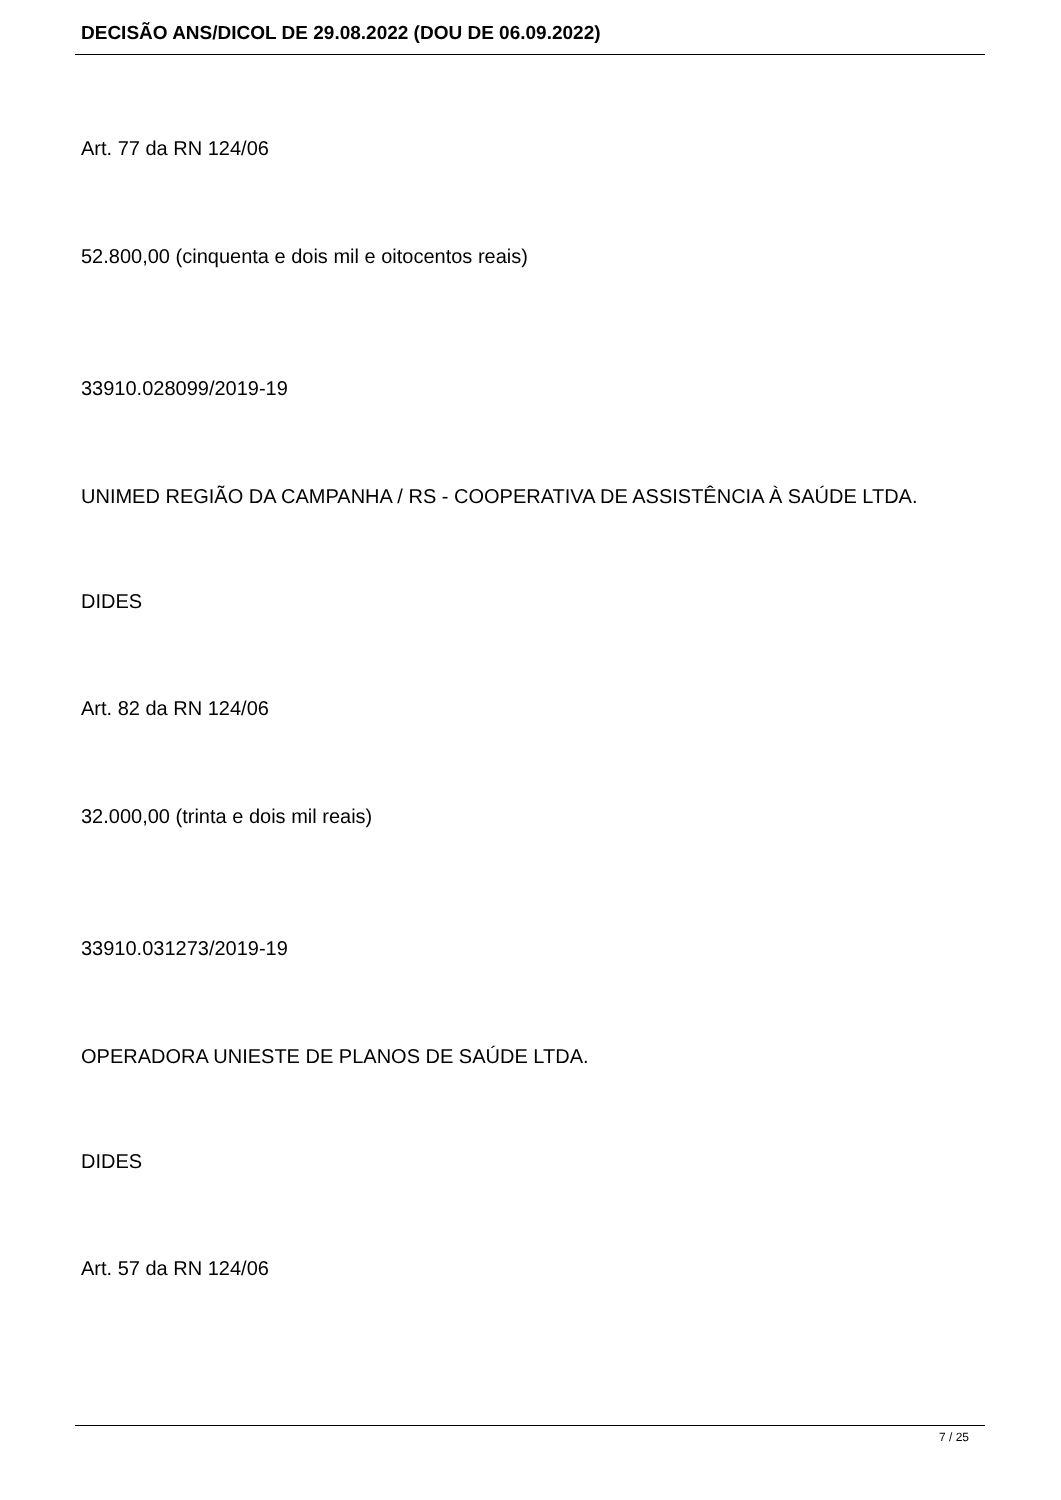DECISÃO ANS/DICOL DE 29.08.2022 (DOU DE 06.09.2022)
Art. 77 da RN 124/06
52.800,00 (cinquenta e dois mil e oitocentos reais)
33910.028099/2019-19
UNIMED REGIÃO DA CAMPANHA / RS - COOPERATIVA DE ASSISTÊNCIA À SAÚDE LTDA.
DIDES
Art. 82 da RN 124/06
32.000,00 (trinta e dois mil reais)
33910.031273/2019-19
OPERADORA UNIESTE DE PLANOS DE SAÚDE LTDA.
DIDES
Art. 57 da RN 124/06
7 / 25